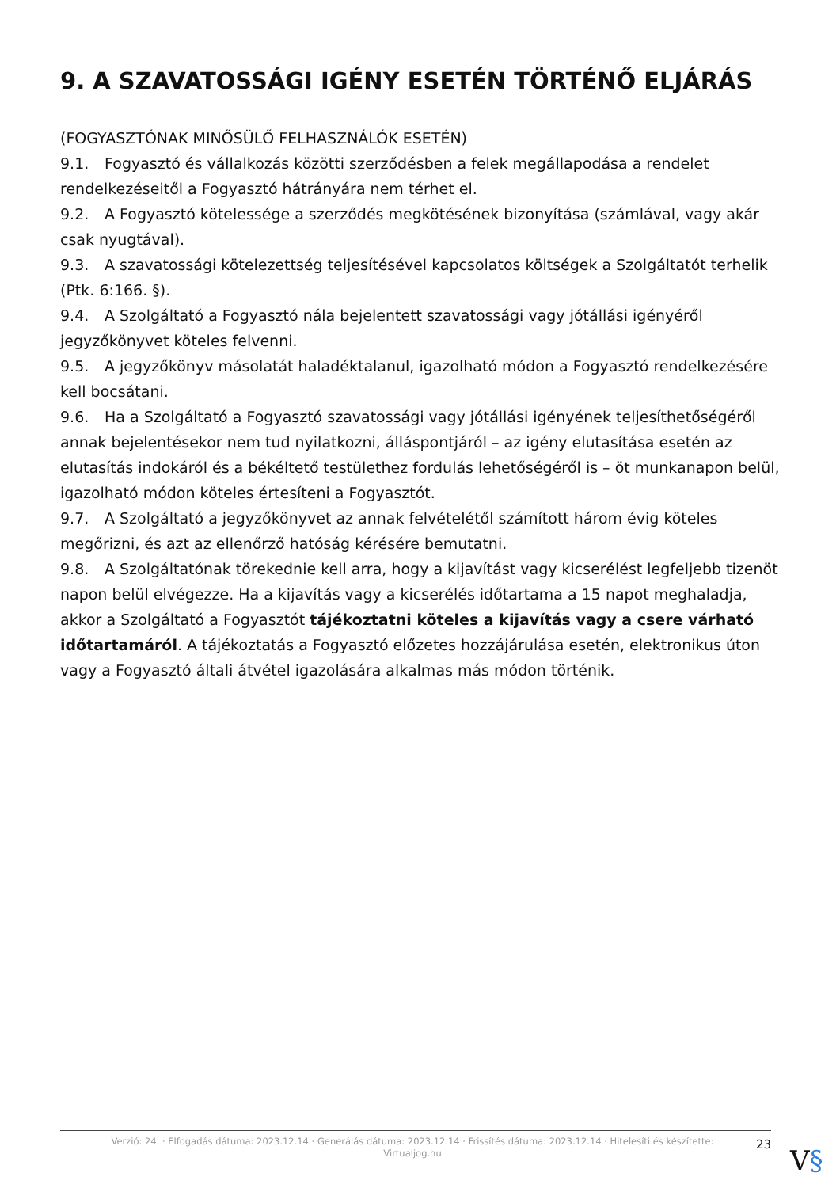9. A SZAVATOSSÁGI IGÉNY ESETÉN TÖRTÉNŐ ELJÁRÁS
(FOGYASZTÓNAK MINŐSÜLŐ FELHASZNÁLÓK ESETÉN)
9.1. Fogyasztó és vállalkozás közötti szerződésben a felek megállapodása a rendelet rendelkezéseitől a Fogyasztó hátrányára nem térhet el.
9.2. A Fogyasztó kötelessége a szerződés megkötésének bizonyítása (számlával, vagy akár csak nyugtával).
9.3. A szavatossági kötelezettség teljesítésével kapcsolatos költségek a Szolgáltatót terhelik (Ptk. 6:166. §).
9.4. A Szolgáltató a Fogyasztó nála bejelentett szavatossági vagy jótállási igényéről jegyzőkönyvet köteles felvenni.
9.5. A jegyzőkönyv másolatát haladéktalanul, igazolható módon a Fogyasztó rendelkezésére kell bocsátani.
9.6. Ha a Szolgáltató a Fogyasztó szavatossági vagy jótállási igényének teljesíthetőségéről annak bejelentésekor nem tud nyilatkozni, álláspontjáról – az igény elutasítása esetén az elutasítás indokáról és a békéltető testülethez fordulás lehetőségéről is – öt munkanapon belül, igazolható módon köteles értesíteni a Fogyasztót.
9.7. A Szolgáltató a jegyzőkönyvet az annak felvételétől számított három évig köteles megőrizni, és azt az ellenőrző hatóság kérésére bemutatni.
9.8. A Szolgáltatónak törekednie kell arra, hogy a kijavítást vagy kicserélést legfeljebb tizenöt napon belül elvégezze. Ha a kijavítás vagy a kicserélés időtartama a 15 napot meghaladja, akkor a Szolgáltató a Fogyasztót tájékoztatni köteles a kijavítás vagy a csere várható időtartamáról. A tájékoztatás a Fogyasztó előzetes hozzájárulása esetén, elektronikus úton vagy a Fogyasztó általi átvétel igazolására alkalmas más módon történik.
Verzió: 24. · Elfogadás dátuma: 2023.12.14 · Generálás dátuma: 2023.12.14 · Frissítés dátuma: 2023.12.14 · Hitelesíti és készítette: Virtualjog.hu
23
V§